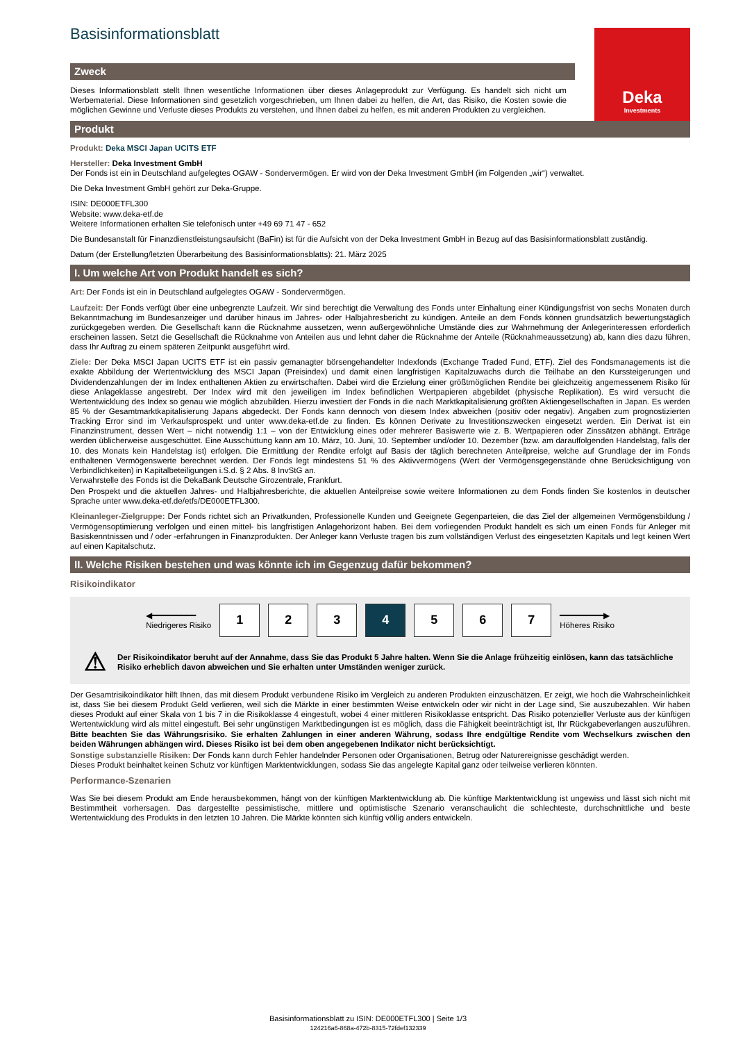Deka
Investments
Basisinformationsblatt
Zweck
Dieses Informationsblatt stellt Ihnen wesentliche Informationen über dieses Anlageprodukt zur Verfügung. Es handelt sich nicht um Werbematerial. Diese Informationen sind gesetzlich vorgeschrieben, um Ihnen dabei zu helfen, die Art, das Risiko, die Kosten sowie die möglichen Gewinne und Verluste dieses Produkts zu verstehen, und Ihnen dabei zu helfen, es mit anderen Produkten zu vergleichen.
Produkt
Produkt: Deka MSCI Japan UCITS ETF
Hersteller: Deka Investment GmbH
Der Fonds ist ein in Deutschland aufgelegtes OGAW - Sondervermögen. Er wird von der Deka Investment GmbH (im Folgenden „wir“) verwaltet.
Die Deka Investment GmbH gehört zur Deka-Gruppe.
ISIN: DE000ETFL300
Website: www.deka-etf.de
Weitere Informationen erhalten Sie telefonisch unter +49 69 71 47 - 652
Die Bundesanstalt für Finanzdienstleistungsaufsicht (BaFin) ist für die Aufsicht von der Deka Investment GmbH in Bezug auf das Basisinformationsblatt zuständig.
Datum (der Erstellung/letzten Überarbeitung des Basisinformationsblatts): 21. März 2025
I. Um welche Art von Produkt handelt es sich?
Art: Der Fonds ist ein in Deutschland aufgelegtes OGAW - Sondervermögen.
Laufzeit: Der Fonds verfügt über eine unbegrenzte Laufzeit. Wir sind berechtigt die Verwaltung des Fonds unter Einhaltung einer Kündigungsfrist von sechs Monaten durch Bekanntmachung im Bundesanzeiger und darüber hinaus im Jahres- oder Halbjahresbericht zu kündigen. Anteile an dem Fonds können grundsätzlich bewertungstäglich zurückgegeben werden. Die Gesellschaft kann die Rücknahme aussetzen, wenn außergewöhnliche Umstände dies zur Wahrnehmung der Anlegerinteressen erforderlich erscheinen lassen. Setzt die Gesellschaft die Rücknahme von Anteilen aus und lehnt daher die Rücknahme der Anteile (Rücknahmeaussetzung) ab, kann dies dazu führen, dass Ihr Auftrag zu einem späteren Zeitpunkt ausgeführt wird.
Ziele: Der Deka MSCI Japan UCITS ETF ist ein passiv gemanagter börsengehandelter Indexfonds (Exchange Traded Fund, ETF). Ziel des Fondsmanagements ist die exakte Abbildung der Wertentwicklung des MSCI Japan (Preisindex) und damit einen langfristigen Kapitalzuwachs durch die Teilhabe an den Kurssteigerungen und Dividendenzahlungen der im Index enthaltenen Aktien zu erwirtschaften. Dabei wird die Erzielung einer größtmöglichen Rendite bei gleichzeitig angemessenem Risiko für diese Anlageklasse angestrebt. Der Index wird mit den jeweiligen im Index befindlichen Wertpapieren abgebildet (physische Replikation). Es wird versucht die Wertentwicklung des Index so genau wie möglich abzubilden. Hierzu investiert der Fonds in die nach Marktkapitalisierung größten Aktiengesellschaften in Japan. Es werden 85 % der Gesamtmarktkapitalisierung Japans abgedeckt. Der Fonds kann dennoch von diesem Index abweichen (positiv oder negativ). Angaben zum prognostizierten Tracking Error sind im Verkaufsprospekt und unter www.deka-etf.de zu finden. Es können Derivate zu Investitionszwecken eingesetzt werden. Ein Derivat ist ein Finanzinstrument, dessen Wert – nicht notwendig 1:1 – von der Entwicklung eines oder mehrerer Basiswerte wie z. B. Wertpapieren oder Zinssätzen abhängt. Erträge werden üblicherweise ausgeschüttet. Eine Ausschüttung kann am 10. März, 10. Juni, 10. September und/oder 10. Dezember (bzw. am darauffolgenden Handelstag, falls der 10. des Monats kein Handelstag ist) erfolgen. Die Ermittlung der Rendite erfolgt auf Basis der täglich berechneten Anteilpreise, welche auf Grundlage der im Fonds enthaltenen Vermögenswerte berechnet werden. Der Fonds legt mindestens 51 % des Aktivvermögens (Wert der Vermögensgegenstände ohne Berücksichtigung von Verbindlichkeiten) in Kapitalbeteiligungen i.S.d. § 2 Abs. 8 InvStG an.
Verwahrstelle des Fonds ist die DekaBank Deutsche Girozentrale, Frankfurt.
Den Prospekt und die aktuellen Jahres- und Halbjahresberichte, die aktuellen Anteilpreise sowie weitere Informationen zu dem Fonds finden Sie kostenlos in deutscher Sprache unter www.deka-etf.de/etfs/DE000ETFL300.
Kleinanleger-Zielgruppe: Der Fonds richtet sich an Privatkunden, Professionelle Kunden und Geeignete Gegenparteien, die das Ziel der allgemeinen Vermögensbildung / Vermögensoptimierung verfolgen und einen mittel- bis langfristigen Anlagehorizont haben. Bei dem vorliegenden Produkt handelt es sich um einen Fonds für Anleger mit Basiskenntnissen und / oder -erfahrungen in Finanzprodukten. Der Anleger kann Verluste tragen bis zum vollständigen Verlust des eingesetzten Kapitals und legt keinen Wert auf einen Kapitalschutz.
II. Welche Risiken bestehen und was könnte ich im Gegenzug dafür bekommen?
Risikoindikator
◀━━━━━━━━━
Niedrigeres Risiko
1 2 3 4 5 6 7
━━━━━━━━━▶
Höheres Risiko
⚠ Der Risikoindikator beruht auf der Annahme, dass Sie das Produkt 5 Jahre halten. Wenn Sie die Anlage frühzeitig einlösen, kann das tatsächliche Risiko erheblich davon abweichen und Sie erhalten unter Umständen weniger zurück.
Der Gesamtrisikoindikator hilft Ihnen, das mit diesem Produkt verbundene Risiko im Vergleich zu anderen Produkten einzuschätzen. Er zeigt, wie hoch die Wahrscheinlichkeit ist, dass Sie bei diesem Produkt Geld verlieren, weil sich die Märkte in einer bestimmten Weise entwickeln oder wir nicht in der Lage sind, Sie auszubezahlen. Wir haben dieses Produkt auf einer Skala von 1 bis 7 in die Risikoklasse 4 eingestuft, wobei 4 einer mittleren Risikoklasse entspricht. Das Risiko potenzieller Verluste aus der künftigen Wertentwicklung wird als mittel eingestuft. Bei sehr ungünstigen Marktbedingungen ist es möglich, dass die Fähigkeit beeinträchtigt ist, Ihr Rückgabeverlangen auszuführen. Bitte beachten Sie das Währungsrisiko. Sie erhalten Zahlungen in einer anderen Währung, sodass Ihre endgültige Rendite vom Wechselkurs zwischen den beiden Währungen abhängen wird. Dieses Risiko ist bei dem oben angegebenen Indikator nicht berücksichtigt.
Sonstige substanzielle Risiken: Der Fonds kann durch Fehler handelnder Personen oder Organisationen, Betrug oder Naturereignisse geschädigt werden.
Dieses Produkt beinhaltet keinen Schutz vor künftigen Marktentwicklungen, sodass Sie das angelegte Kapital ganz oder teilweise verlieren könnten.
Performance-Szenarien
Was Sie bei diesem Produkt am Ende herausbekommen, hängt von der künftigen Marktentwicklung ab. Die künftige Marktentwicklung ist ungewiss und lässt sich nicht mit Bestimmtheit vorhersagen. Das dargestellte pessimistische, mittlere und optimistische Szenario veranschaulicht die schlechteste, durchschnittliche und beste Wertentwicklung des Produkts in den letzten 10 Jahren. Die Märkte könnten sich künftig völlig anders entwickeln.
Basisinformationsblatt zu ISIN: DE000ETFL300 | Seite 1/3
124216a6-868a-472b-8315-72fdef132339